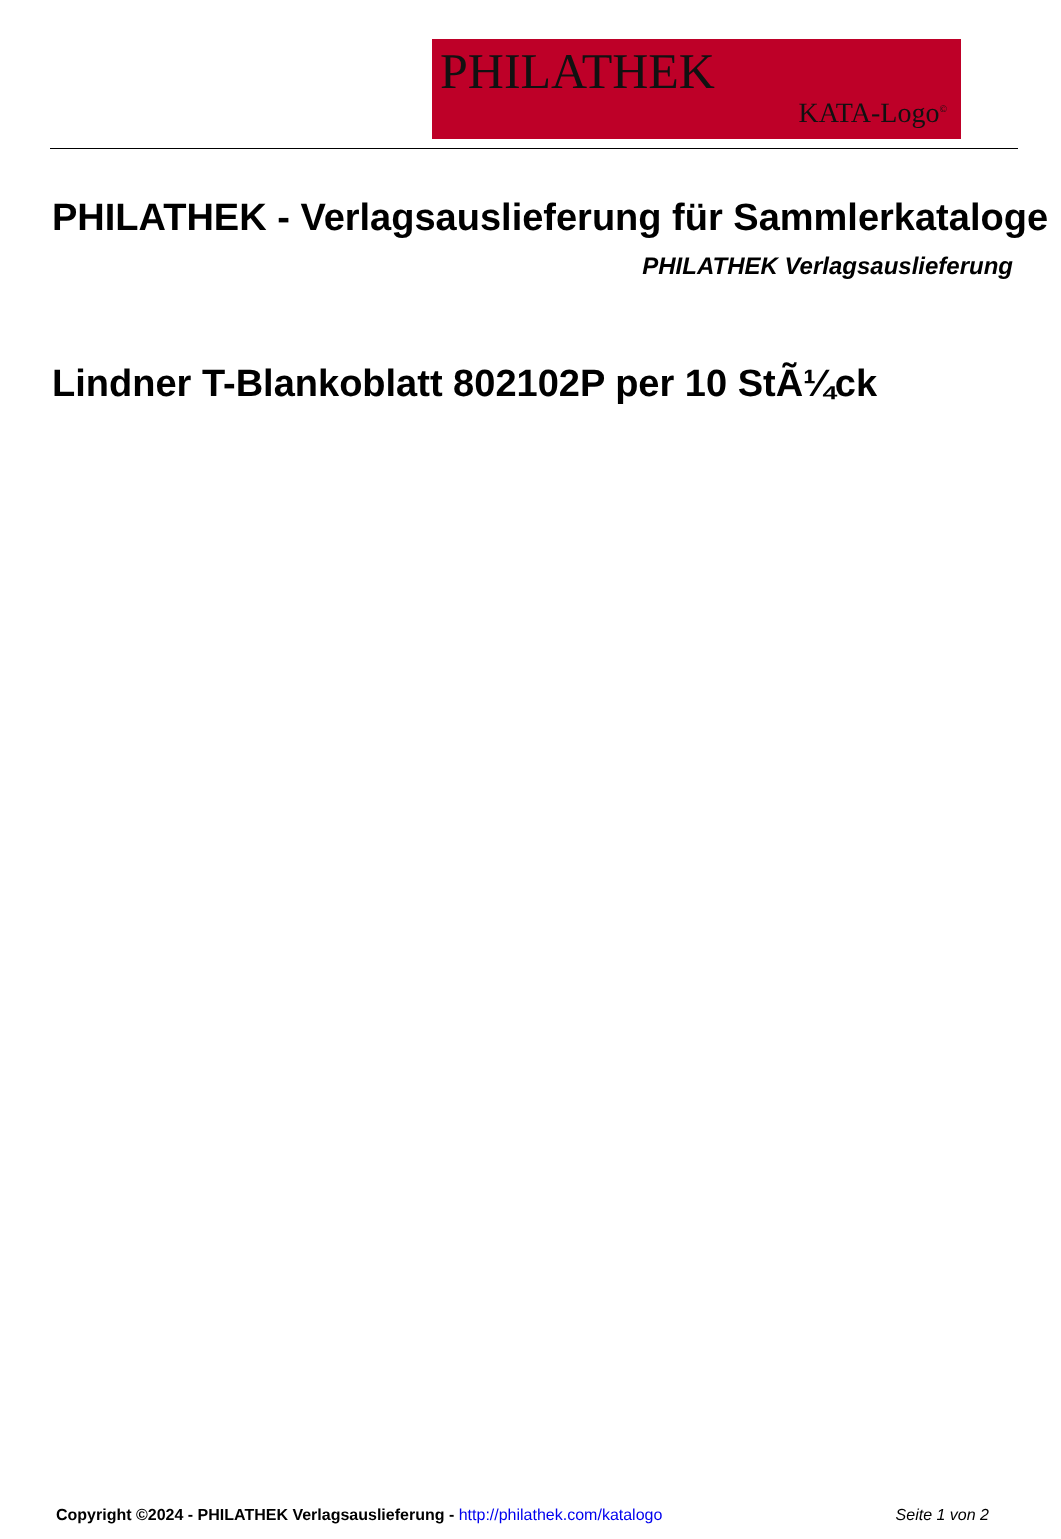PHILATHEK
KATA-Logo<sup>©</sup>
PHILATHEK - Verlagsauslieferung für Sammlerkataloge
PHILATHEK Verlagsauslieferung
Lindner T-Blankoblatt 802102P per 10 StÃ¼ck
Copyright ©2024 - PHILATHEK Verlagsauslieferung - http://philathek.com/katalogo Seite 1 von 2